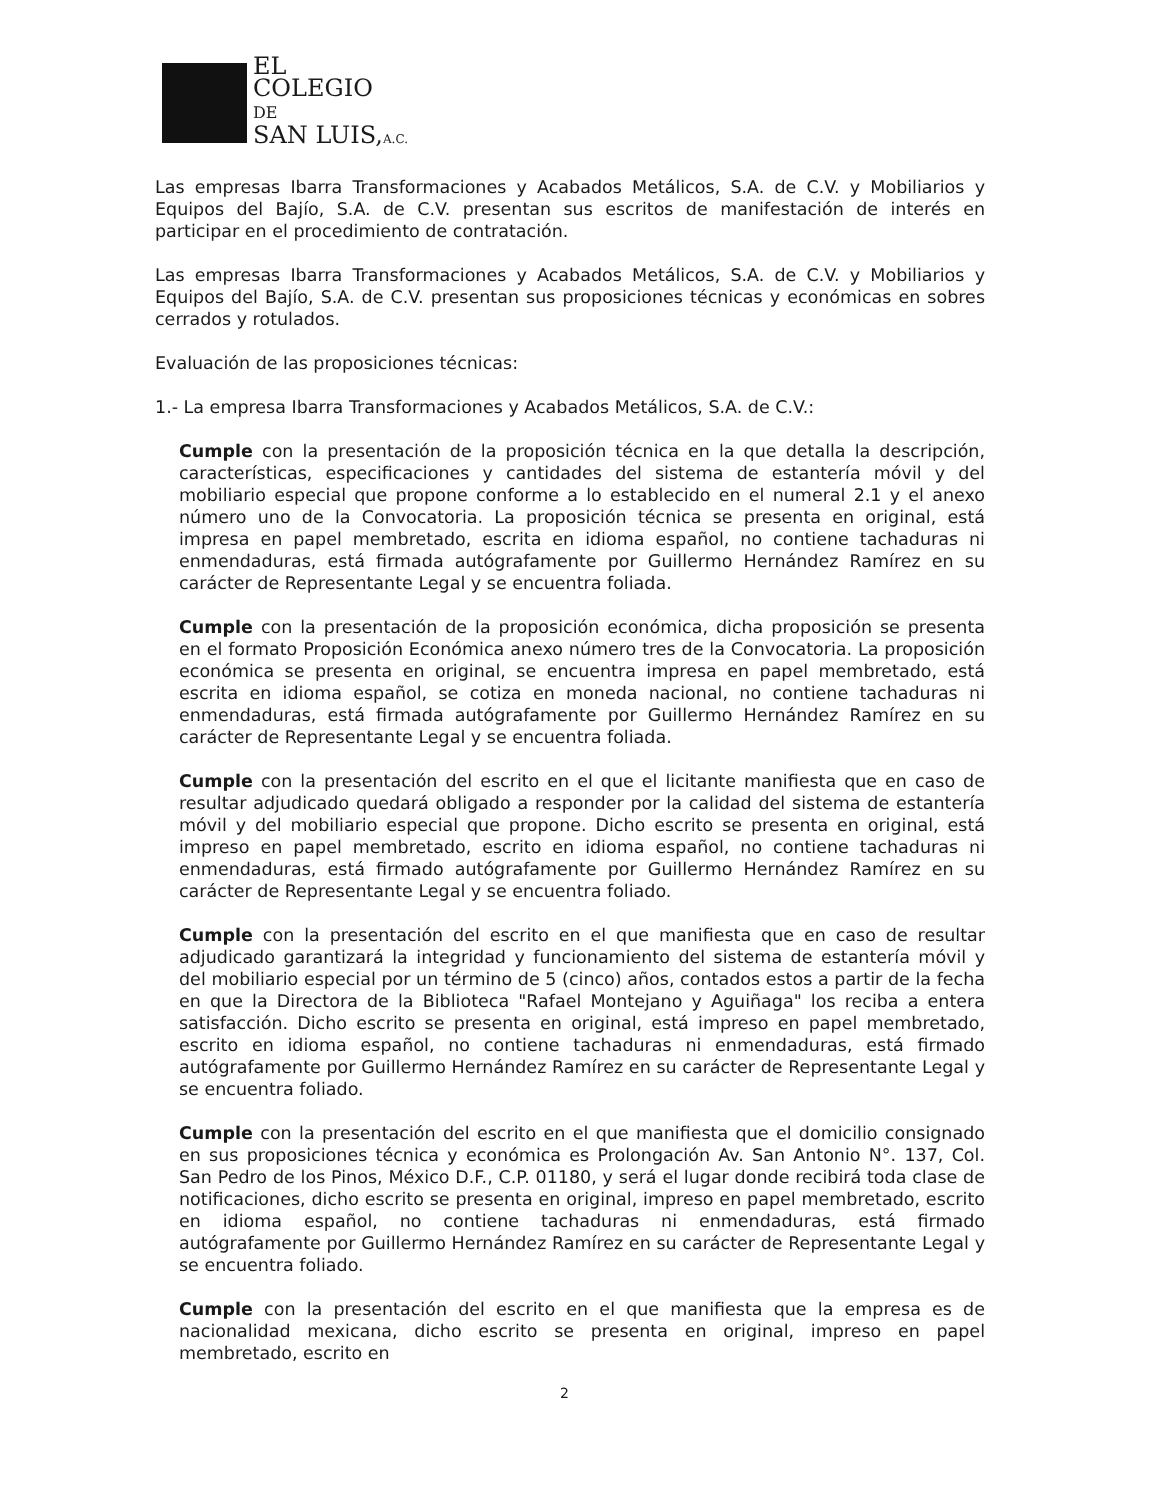EL
COLEGIO
DE
SAN LUIS,A.C.
Las empresas Ibarra Transformaciones y Acabados Metálicos, S.A. de C.V. y Mobiliarios y Equipos del Bajío, S.A. de C.V. presentan sus escritos de manifestación de interés en participar en el procedimiento de contratación.
Las empresas Ibarra Transformaciones y Acabados Metálicos, S.A. de C.V. y Mobiliarios y Equipos del Bajío, S.A. de C.V. presentan sus proposiciones técnicas y económicas en sobres cerrados y rotulados.
Evaluación de las proposiciones técnicas:
1.- La empresa Ibarra Transformaciones y Acabados Metálicos, S.A. de C.V.:
Cumple con la presentación de la proposición técnica en la que detalla la descripción, características, especificaciones y cantidades del sistema de estantería móvil y del mobiliario especial que propone conforme a lo establecido en el numeral 2.1 y el anexo número uno de la Convocatoria. La proposición técnica se presenta en original, está impresa en papel membretado, escrita en idioma español, no contiene tachaduras ni enmendaduras, está firmada autógrafamente por Guillermo Hernández Ramírez en su carácter de Representante Legal y se encuentra foliada.
Cumple con la presentación de la proposición económica, dicha proposición se presenta en el formato Proposición Económica anexo número tres de la Convocatoria. La proposición económica se presenta en original, se encuentra impresa en papel membretado, está escrita en idioma español, se cotiza en moneda nacional, no contiene tachaduras ni enmendaduras, está firmada autógrafamente por Guillermo Hernández Ramírez en su carácter de Representante Legal y se encuentra foliada.
Cumple con la presentación del escrito en el que el licitante manifiesta que en caso de resultar adjudicado quedará obligado a responder por la calidad del sistema de estantería móvil y del mobiliario especial que propone. Dicho escrito se presenta en original, está impreso en papel membretado, escrito en idioma español, no contiene tachaduras ni enmendaduras, está firmado autógrafamente por Guillermo Hernández Ramírez en su carácter de Representante Legal y se encuentra foliado.
Cumple con la presentación del escrito en el que manifiesta que en caso de resultar adjudicado garantizará la integridad y funcionamiento del sistema de estantería móvil y del mobiliario especial por un término de 5 (cinco) años, contados estos a partir de la fecha en que la Directora de la Biblioteca "Rafael Montejano y Aguiñaga" los reciba a entera satisfacción. Dicho escrito se presenta en original, está impreso en papel membretado, escrito en idioma español, no contiene tachaduras ni enmendaduras, está firmado autógrafamente por Guillermo Hernández Ramírez en su carácter de Representante Legal y se encuentra foliado.
Cumple con la presentación del escrito en el que manifiesta que el domicilio consignado en sus proposiciones técnica y económica es Prolongación Av. San Antonio N°. 137, Col. San Pedro de los Pinos, México D.F., C.P. 01180, y será el lugar donde recibirá toda clase de notificaciones, dicho escrito se presenta en original, impreso en papel membretado, escrito en idioma español, no contiene tachaduras ni enmendaduras, está firmado autógrafamente por Guillermo Hernández Ramírez en su carácter de Representante Legal y se encuentra foliado.
Cumple con la presentación del escrito en el que manifiesta que la empresa es de nacionalidad mexicana, dicho escrito se presenta en original, impreso en papel membretado, escrito en
2